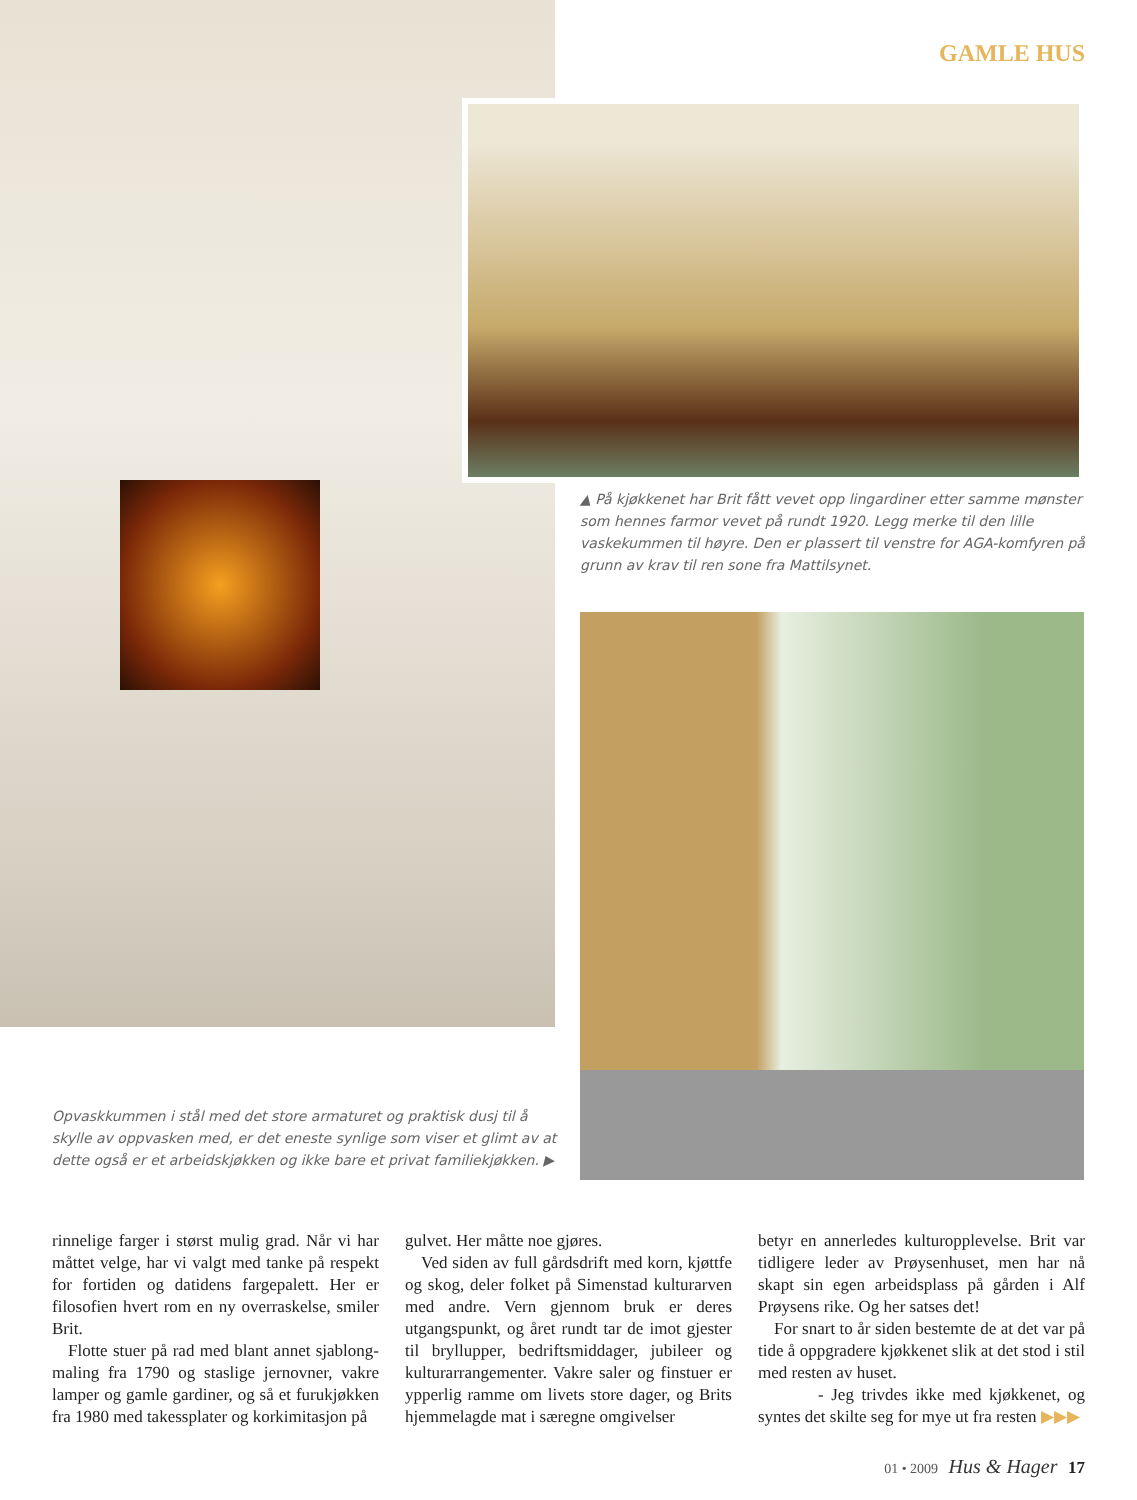GAMLE HUS
▲ På kjøkkenet har Brit fått vevet opp lingardiner etter samme mønster som hennes farmor vevet på rundt 1920. Legg merke til den lille vaskekummen til høyre. Den er plassert til venstre for AGA-komfyren på grunn av krav til ren sone fra Mattilsynet.
Opvaskkummen i stål med det store armaturet og praktisk dusj til å skylle av oppvasken med, er det eneste synlige som viser et glimt av at dette også er et arbeidskjøkken og ikke bare et privat familiekjøkken. ▶
rinnelige farger i størst mulig grad. Når vi har måttet velge, har vi valgt med tanke på respekt for fortiden og datidens fargepalett. Her er filosofien hvert rom en ny overraskelse, smiler Brit.
Flotte stuer på rad med blant annet sjablong­maling fra 1790 og staslige jernovner, vakre lamper og gamle gardiner, og så et furukjøkken fra 1980 med takessplater og korkimitasjon på
gulvet. Her måtte noe gjøres.
Ved siden av full gårdsdrift med korn, kjøtt­fe og skog, deler folket på Simenstad kultur­arven med andre. Vern gjennom bruk er deres utgangspunkt, og året rundt tar de imot gjester til bryllupper, bedriftsmiddager, jubileer og kulturarrangementer. Vakre saler og finstuer er ypperlig ramme om livets store dager, og Brits hjemmelagde mat i særegne omgivelser
betyr en annerledes kulturopplevelse. Brit var tidligere leder av Prøysenhuset, men har nå skapt sin egen arbeidsplass på gården i Alf Prøysens rike. Og her satses det!
For snart to år siden bestemte de at det var på tide å oppgradere kjøkkenet slik at det stod i stil med resten av huset.
- Jeg trivdes ikke med kjøkkenet, og syntes det skilte seg for mye ut fra resten ▶▶▶
01 • 2009 Hus & Hager 17